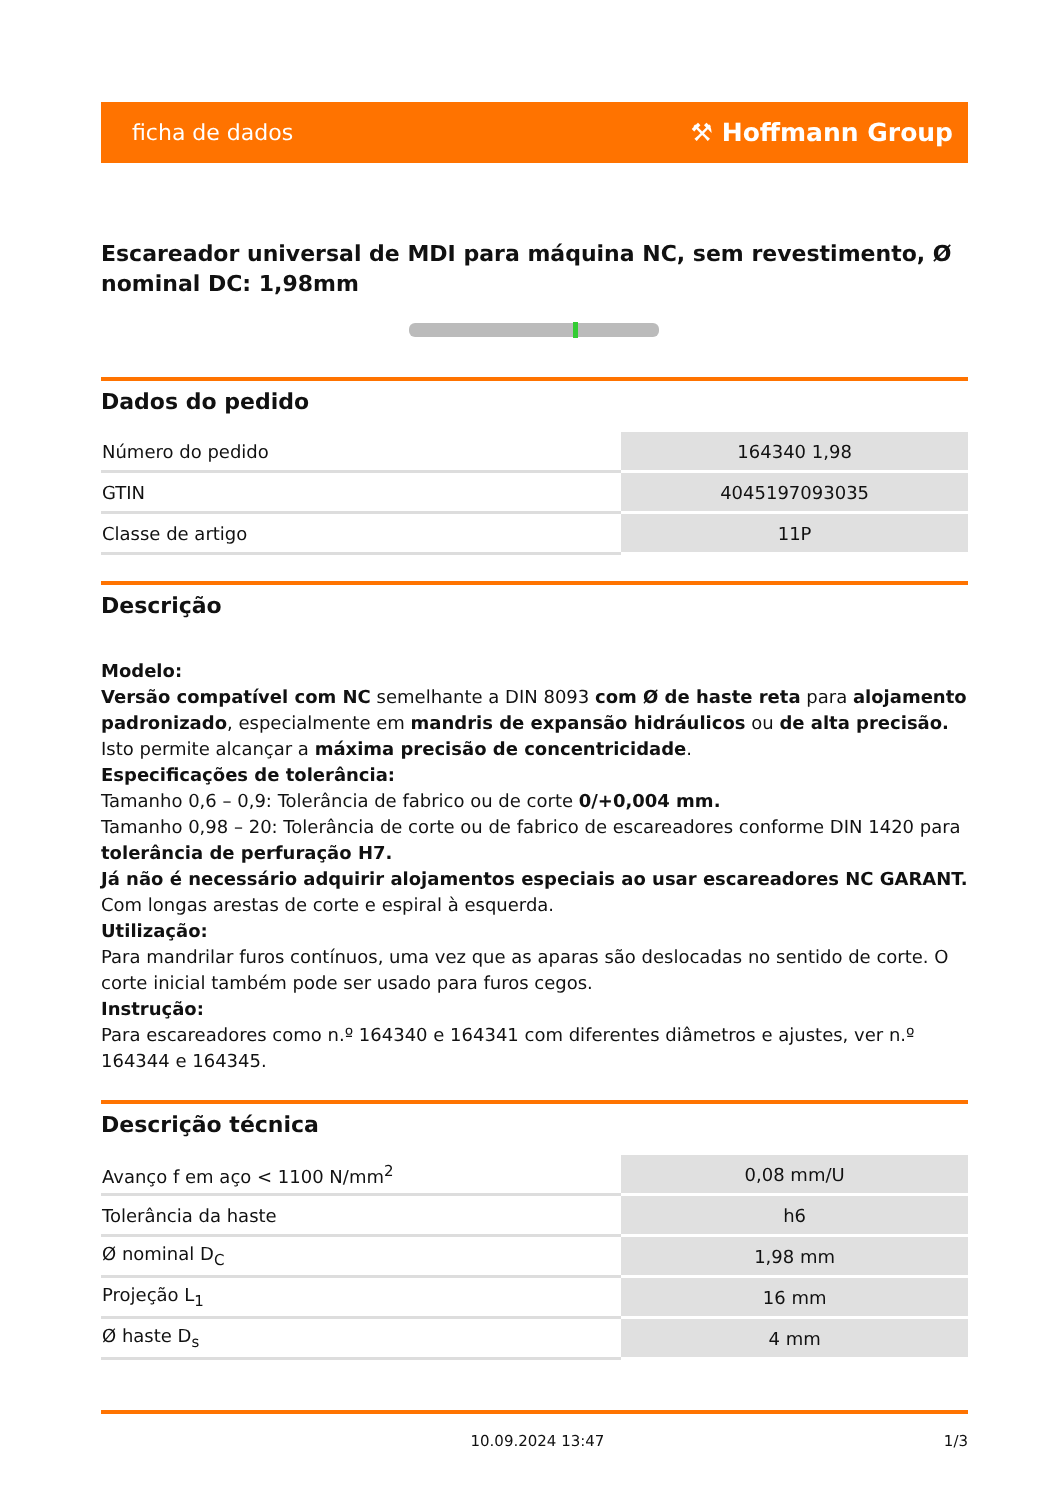ficha de dados ⚒ Hoffmann Group
Escareador universal de MDI para máquina NC, sem revestimento, Ø nominal DC: 1,98mm
Dados do pedido
| Número do pedido | 164340 1,98 |
| GTIN | 4045197093035 |
| Classe de artigo | 11P |
Descrição
Modelo:
Versão compatível com NC semelhante a DIN 8093 com Ø de haste reta para alojamento padronizado, especialmente em mandris de expansão hidráulicos ou de alta precisão. Isto permite alcançar a máxima precisão de concentricidade.
Especificações de tolerância:
Tamanho 0,6 – 0,9: Tolerância de fabrico ou de corte 0/+0,004 mm.
Tamanho 0,98 – 20: Tolerância de corte ou de fabrico de escareadores conforme DIN 1420 para tolerância de perfuração H7.
Já não é necessário adquirir alojamentos especiais ao usar escareadores NC GARANT. Com longas arestas de corte e espiral à esquerda.
Utilização:
Para mandrilar furos contínuos, uma vez que as aparas são deslocadas no sentido de corte. O corte inicial também pode ser usado para furos cegos.
Instrução:
Para escareadores como n.º 164340 e 164341 com diferentes diâmetros e ajustes, ver n.º 164344 e 164345.
Descrição técnica
| Avanço f em aço < 1100 N/mm<sup>2</sup> | 0,08 mm/U |
| Tolerância da haste | h6 |
| Ø nominal D<sub>C</sub> | 1,98 mm |
| Projeção L<sub>1</sub> | 16 mm |
| Ø haste D<sub>s</sub> | 4 mm |
10.09.2024 13:47 1/3